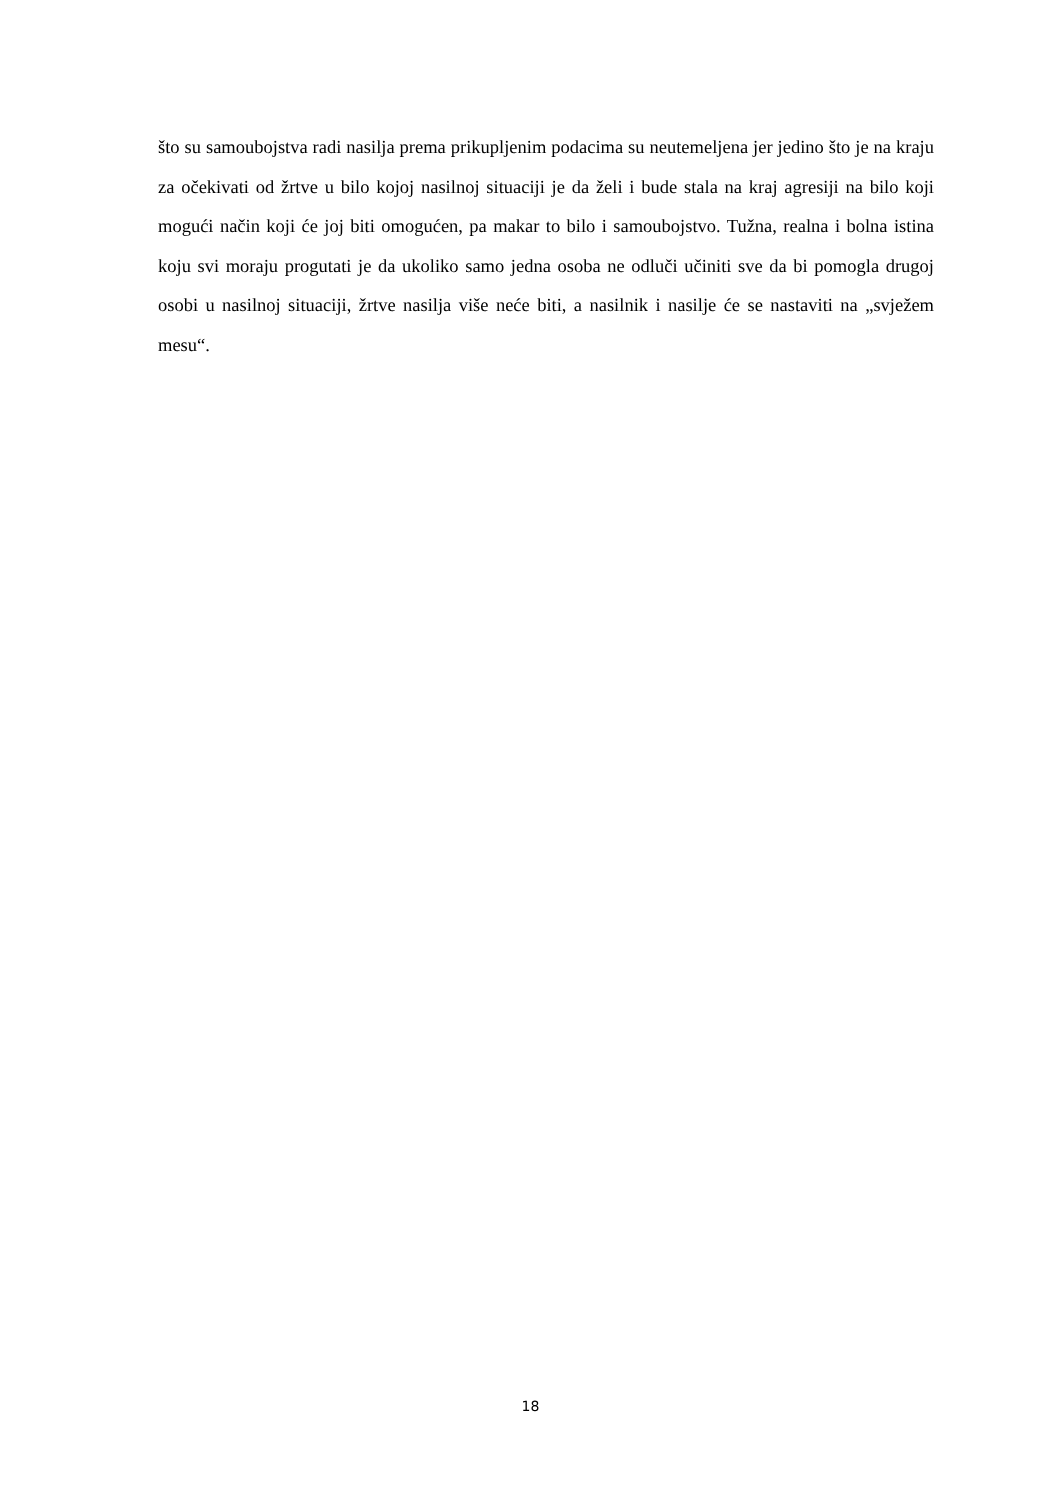što su samoubojstva radi nasilja prema prikupljenim podacima su neutemeljena jer jedino što je na kraju za očekivati od žrtve u bilo kojoj nasilnoj situaciji je da želi i bude stala na kraj agresiji na bilo koji mogući način koji će joj biti omogućen, pa makar to bilo i samoubojstvo. Tužna, realna i bolna istina koju svi moraju progutati je da ukoliko samo jedna osoba ne odluči učiniti sve da bi pomogla drugoj osobi u nasilnoj situaciji, žrtve nasilja više neće biti, a nasilnik i nasilje će se nastaviti na „svježem mesu“.
18